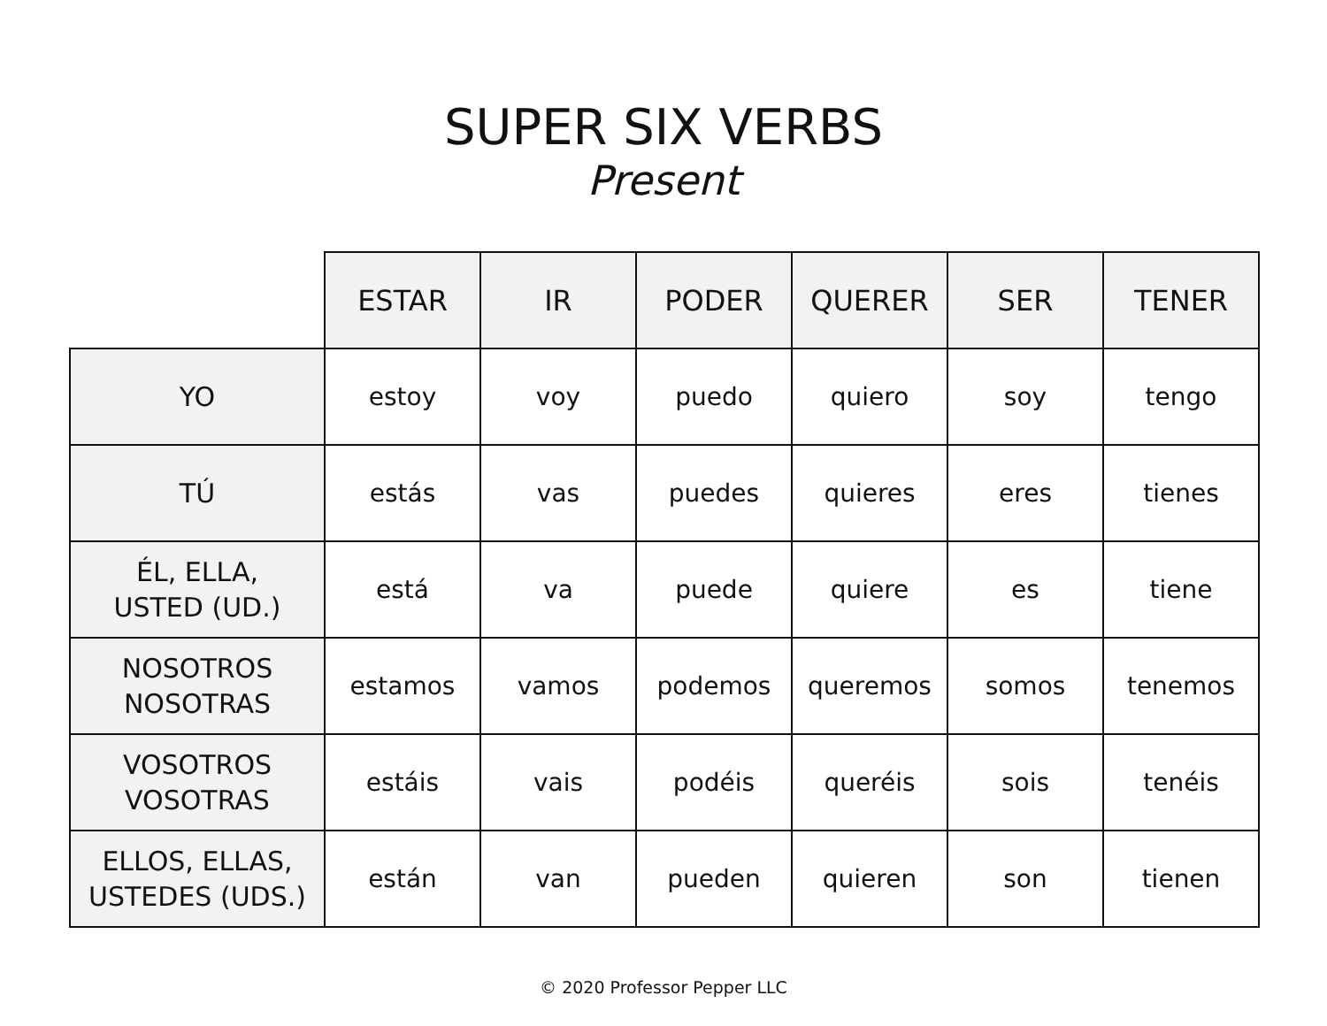SUPER SIX VERBS
Present
| | ESTAR | IR | PODER | QUERER | SER | TENER |
| --- | --- | --- | --- | --- | --- | --- |
| YO | estoy | voy | puedo | quiero | soy | tengo |
| TÚ | estás | vas | puedes | quieres | eres | tienes |
| ÉL, ELLA, USTED (UD.) | está | va | puede | quiere | es | tiene |
| NOSOTROS NOSOTRAS | estamos | vamos | podemos | queremos | somos | tenemos |
| VOSOTROS VOSOTRAS | estáis | vais | podéis | queréis | sois | tenéis |
| ELLOS, ELLAS, USTEDES (UDS.) | están | van | pueden | quieren | son | tienen |
© 2020 Professor Pepper LLC